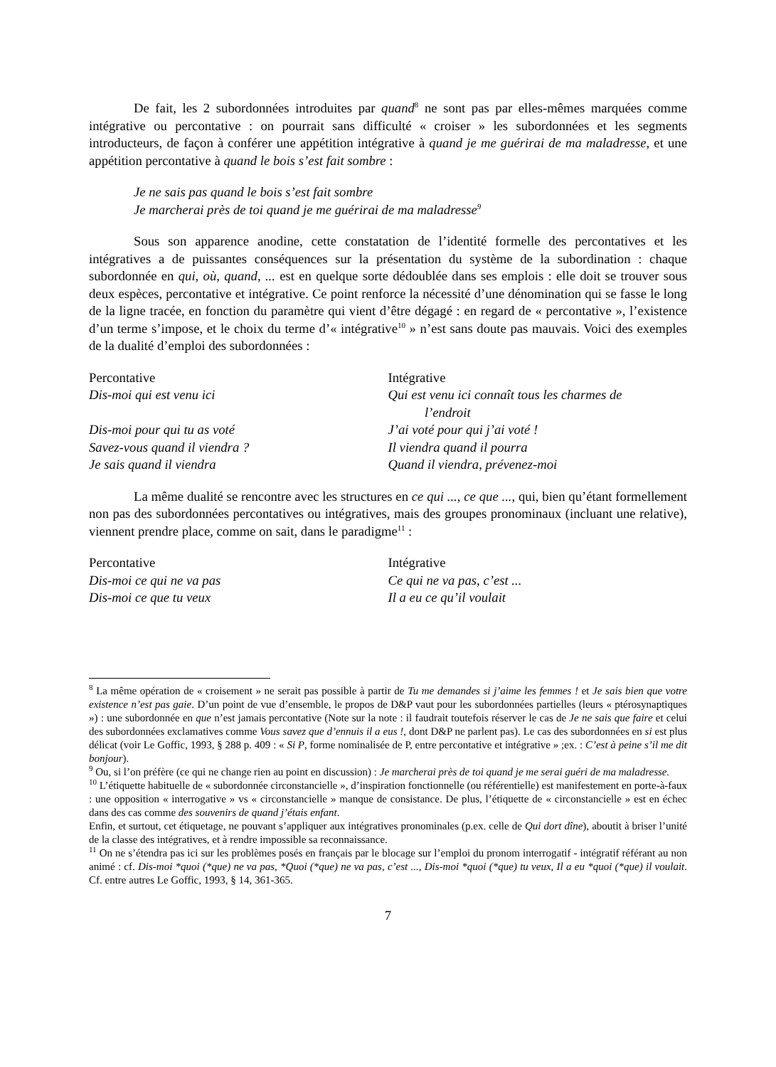De fait, les 2 subordonnées introduites par quand<sup>8</sup> ne sont pas par elles-mêmes marquées comme intégrative ou percontative : on pourrait sans difficulté « croiser » les subordonnées et les segments introducteurs, de façon à conférer une appétition intégrative à quand je me guérirai de ma maladresse, et une appétition percontative à quand le bois s’est fait sombre :
Je ne sais pas quand le bois s’est fait sombre
Je marcherai près de toi quand je me guérirai de ma maladresse<sup>9</sup>
Sous son apparence anodine, cette constatation de l’identité formelle des percontatives et les intégratives a de puissantes conséquences sur la présentation du système de la subordination : chaque subordonnée en qui, où, quand, ... est en quelque sorte dédoublée dans ses emplois : elle doit se trouver sous deux espèces, percontative et intégrative. Ce point renforce la nécessité d’une dénomination qui se fasse le long de la ligne tracée, en fonction du paramètre qui vient d’être dégagé : en regard de « percontative », l’existence d’un terme s’impose, et le choix du terme d’« intégrative<sup>10</sup> » n’est sans doute pas mauvais. Voici des exemples de la dualité d’emploi des subordonnées :
Percontative
Dis-moi qui est venu ici
Dis-moi pour qui tu as voté
Savez-vous quand il viendra ?
Je sais quand il viendra
Intégrative
Qui est venu ici connaît tous les charmes de
l’endroit
J’ai voté pour qui j’ai voté !
Il viendra quand il pourra
Quand il viendra, prévenez-moi
La même dualité se rencontre avec les structures en ce qui ..., ce que ..., qui, bien qu’étant formellement non pas des subordonnées percontatives ou intégratives, mais des groupes pronominaux (incluant une relative), viennent prendre place, comme on sait, dans le paradigme<sup>11</sup> :
Percontative
Dis-moi ce qui ne va pas
Dis-moi ce que tu veux
Intégrative
Ce qui ne va pas, c’est ...
Il a eu ce qu’il voulait
<sup>8</sup> La même opération de « croisement » ne serait pas possible à partir de Tu me demandes si j’aime les femmes ! et Je sais bien que votre existence n’est pas gaie. D’un point de vue d’ensemble, le propos de D&P vaut pour les subordonnées partielles (leurs « ptérosynaptiques ») : une subordonnée en que n’est jamais percontative (Note sur la note : il faudrait toutefois réserver le cas de Je ne sais que faire et celui des subordonnées exclamatives comme Vous savez que d’ennuis il a eus !, dont D&P ne parlent pas). Le cas des subordonnées en si est plus délicat (voir Le Goffic, 1993, § 288 p. 409 : « Si P, forme nominalisée de P, entre percontative et intégrative » ;ex. : C’est à peine s’il me dit bonjour).
<sup>9</sup> Ou, si l’on préfère (ce qui ne change rien au point en discussion) : Je marcherai près de toi quand je me serai guéri de ma maladresse.
<sup>10</sup> L’étiquette habituelle de « subordonnée circonstancielle », d’inspiration fonctionnelle (ou référentielle) est manifestement en porte-à-faux : une opposition « interrogative » vs « circonstancielle » manque de consistance. De plus, l’étiquette de « circonstancielle » est en échec dans des cas comme des souvenirs de quand j’étais enfant.
Enfin, et surtout, cet étiquetage, ne pouvant s’appliquer aux intégratives pronominales (p.ex. celle de Qui dort dîne), aboutit à briser l’unité de la classe des intégratives, et à rendre impossible sa reconnaissance.
<sup>11</sup> On ne s’étendra pas ici sur les problèmes posés en français par le blocage sur l’emploi du pronom interrogatif - intégratif référant au non animé : cf. Dis-moi *quoi (*que) ne va pas, *Quoi (*que) ne va pas, c’est ..., Dis-moi *quoi (*que) tu veux, Il a eu *quoi (*que) il voulait. Cf. entre autres Le Goffic, 1993, § 14, 361-365.
7